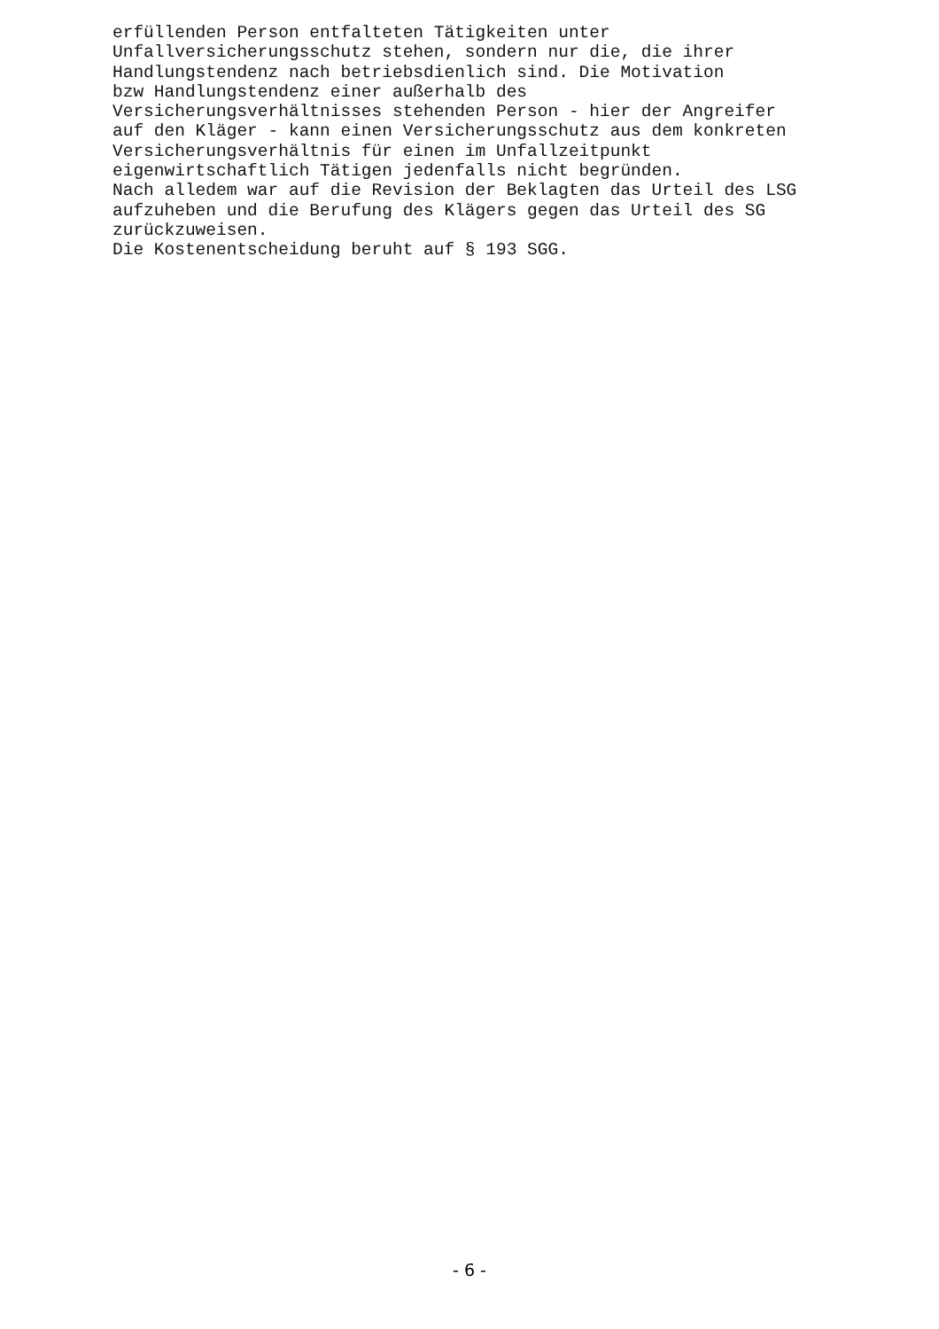erfüllenden Person entfalteten Tätigkeiten unter Unfallversicherungsschutz stehen, sondern nur die, die ihrer Handlungstendenz nach betriebsdienlich sind. Die Motivation bzw Handlungstendenz einer außerhalb des Versicherungsverhältnisses stehenden Person - hier der Angreifer auf den Kläger - kann einen Versicherungsschutz aus dem konkreten Versicherungsverhältnis für einen im Unfallzeitpunkt eigenwirtschaftlich Tätigen jedenfalls nicht begründen. Nach alledem war auf die Revision der Beklagten das Urteil des LSG aufzuheben und die Berufung des Klägers gegen das Urteil des SG zurückzuweisen. Die Kostenentscheidung beruht auf § 193 SGG.
- 6 -